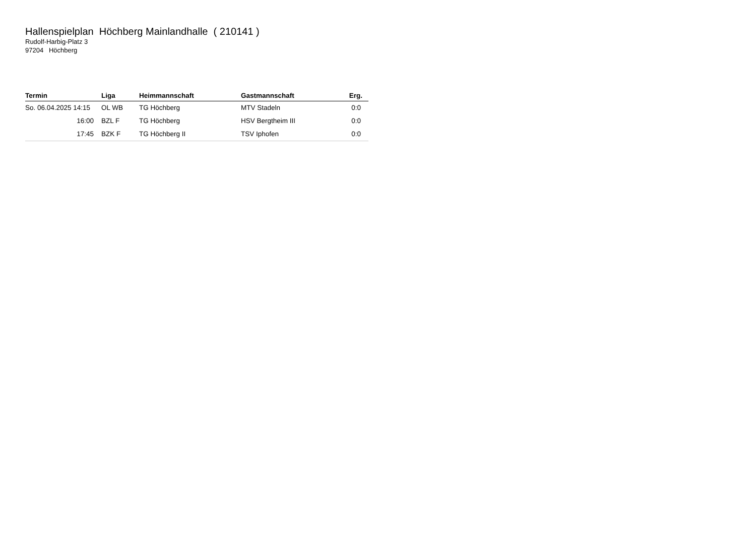Hallenspielplan Höchberg Mainlandhalle ( 210141 )
Rudolf-Harbig-Platz 3
97204 Höchberg
| Termin | Liga | Heimmannschaft | Gastmannschaft | Erg. |
| --- | --- | --- | --- | --- |
| So. 06.04.2025 14:15 | OL WB | TG Höchberg | MTV Stadeln | 0:0 |
| 16:00 | BZL F | TG Höchberg | HSV Bergtheim III | 0:0 |
| 17:45 | BZK F | TG Höchberg II | TSV Iphofen | 0:0 |